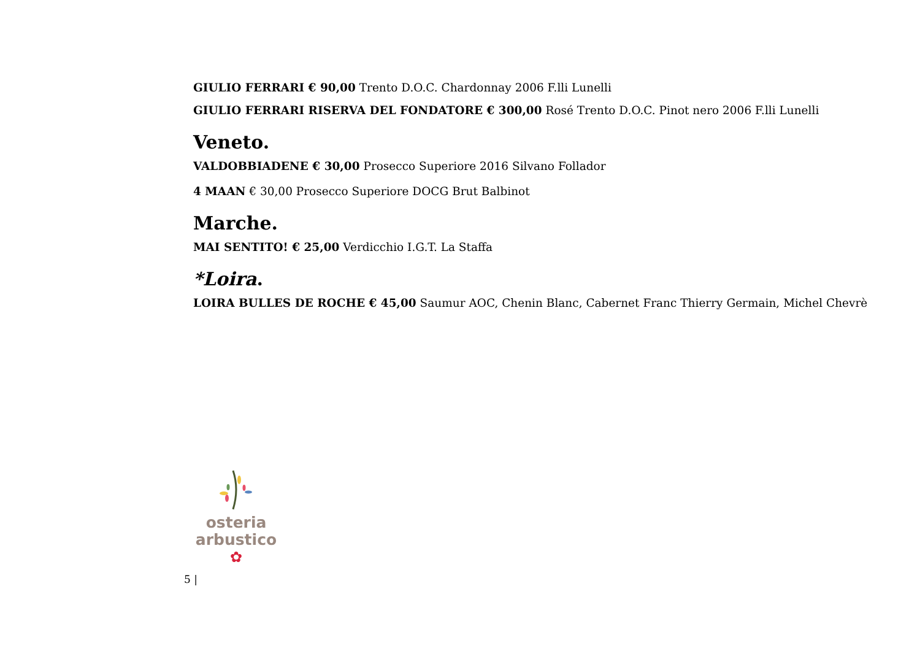GIULIO FERRARI € 90,00 Trento D.O.C. Chardonnay 2006 F.lli Lunelli
GIULIO FERRARI RISERVA DEL FONDATORE € 300,00 Rosé Trento D.O.C. Pinot nero 2006 F.lli Lunelli
Veneto.
VALDOBBIADENE € 30,00 Prosecco Superiore 2016 Silvano Follador
4 MAAN € 30,00 Prosecco Superiore DOCG Brut Balbinot
Marche.
MAI SENTITO! € 25,00 Verdicchio I.G.T. La Staffa
*Loira.
LOIRA BULLES DE ROCHE € 45,00 Saumur AOC, Chenin Blanc, Cabernet Franc Thierry Germain, Michel Chevrè
osteria
arbustico
✿
5 |